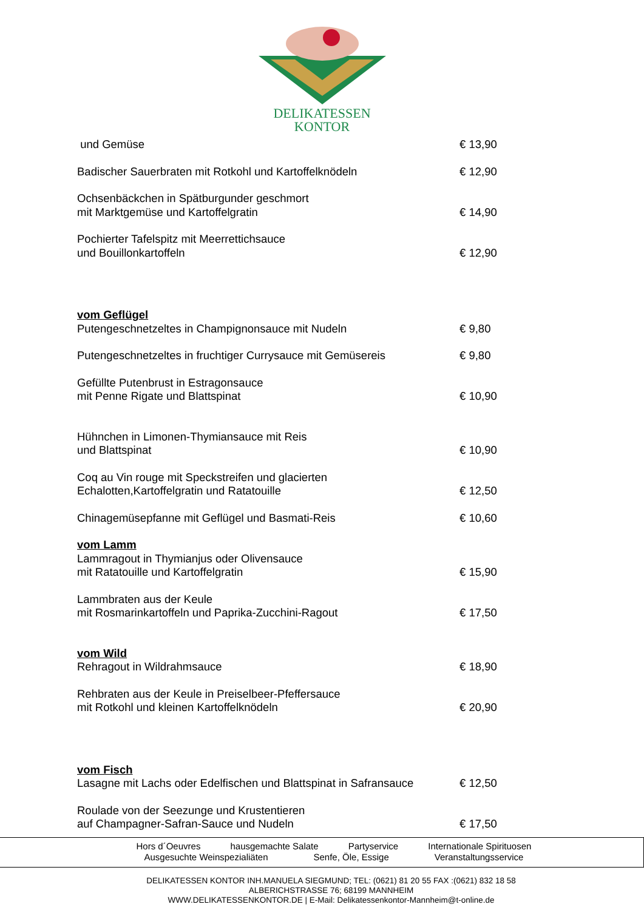DELIKATESSEN
KONTOR
und Gemüse € 13,90
Badischer Sauerbraten mit Rotkohl und Kartoffelknödeln € 12,90
Ochsenbäckchen in Spätburgunder geschmort
mit Marktgemüse und Kartoffelgratin € 14,90
Pochierter Tafelspitz mit Meerrettichsauce
und Bouillonkartoffeln € 12,90
vom Geflügel
Putengeschnetzeltes in Champignonsauce mit Nudeln € 9,80
Putengeschnetzeltes in fruchtiger Currysauce mit Gemüsereis € 9,80
Gefüllte Putenbrust in Estragonsauce
mit Penne Rigate und Blattspinat € 10,90
Hühnchen in Limonen-Thymiansauce mit Reis
und Blattspinat € 10,90
Coq au Vin rouge mit Speckstreifen und glacierten
Echalotten,Kartoffelgratin und Ratatouille € 12,50
Chinagemüsepfanne mit Geflügel und Basmati-Reis € 10,60
vom Lamm
Lammragout in Thymianjus oder Olivensauce
mit Ratatouille und Kartoffelgratin € 15,90
Lammbraten aus der Keule
mit Rosmarinkartoffeln und Paprika-Zucchini-Ragout € 17,50
vom Wild
Rehragout in Wildrahmsauce € 18,90
Rehbraten aus der Keule in Preiselbeer-Pfeffersauce
mit Rotkohl und kleinen Kartoffelknödeln € 20,90
vom Fisch
Lasagne mit Lachs oder Edelfischen und Blattspinat in Safransauce € 12,50
Roulade von der Seezunge und Krustentieren
auf Champagner-Safran-Sauce und Nudeln € 17,50
Hors d´Oeuvres hausgemachte Salate Partyservice Internationale Spirituosen
Ausgesuchte Weinspezialiäten Senfe, Öle, Essige Veranstaltungsservice
DELIKATESSEN KONTOR INH.MANUELA SIEGMUND; TEL: (0621) 81 20 55 FAX :(0621) 832 18 58
ALBERICHSTRASSE 76; 68199 MANNHEIM
WWW.DELIKATESSENKONTOR.DE | E-Mail: Delikatessenkontor-Mannheim@t-online.de